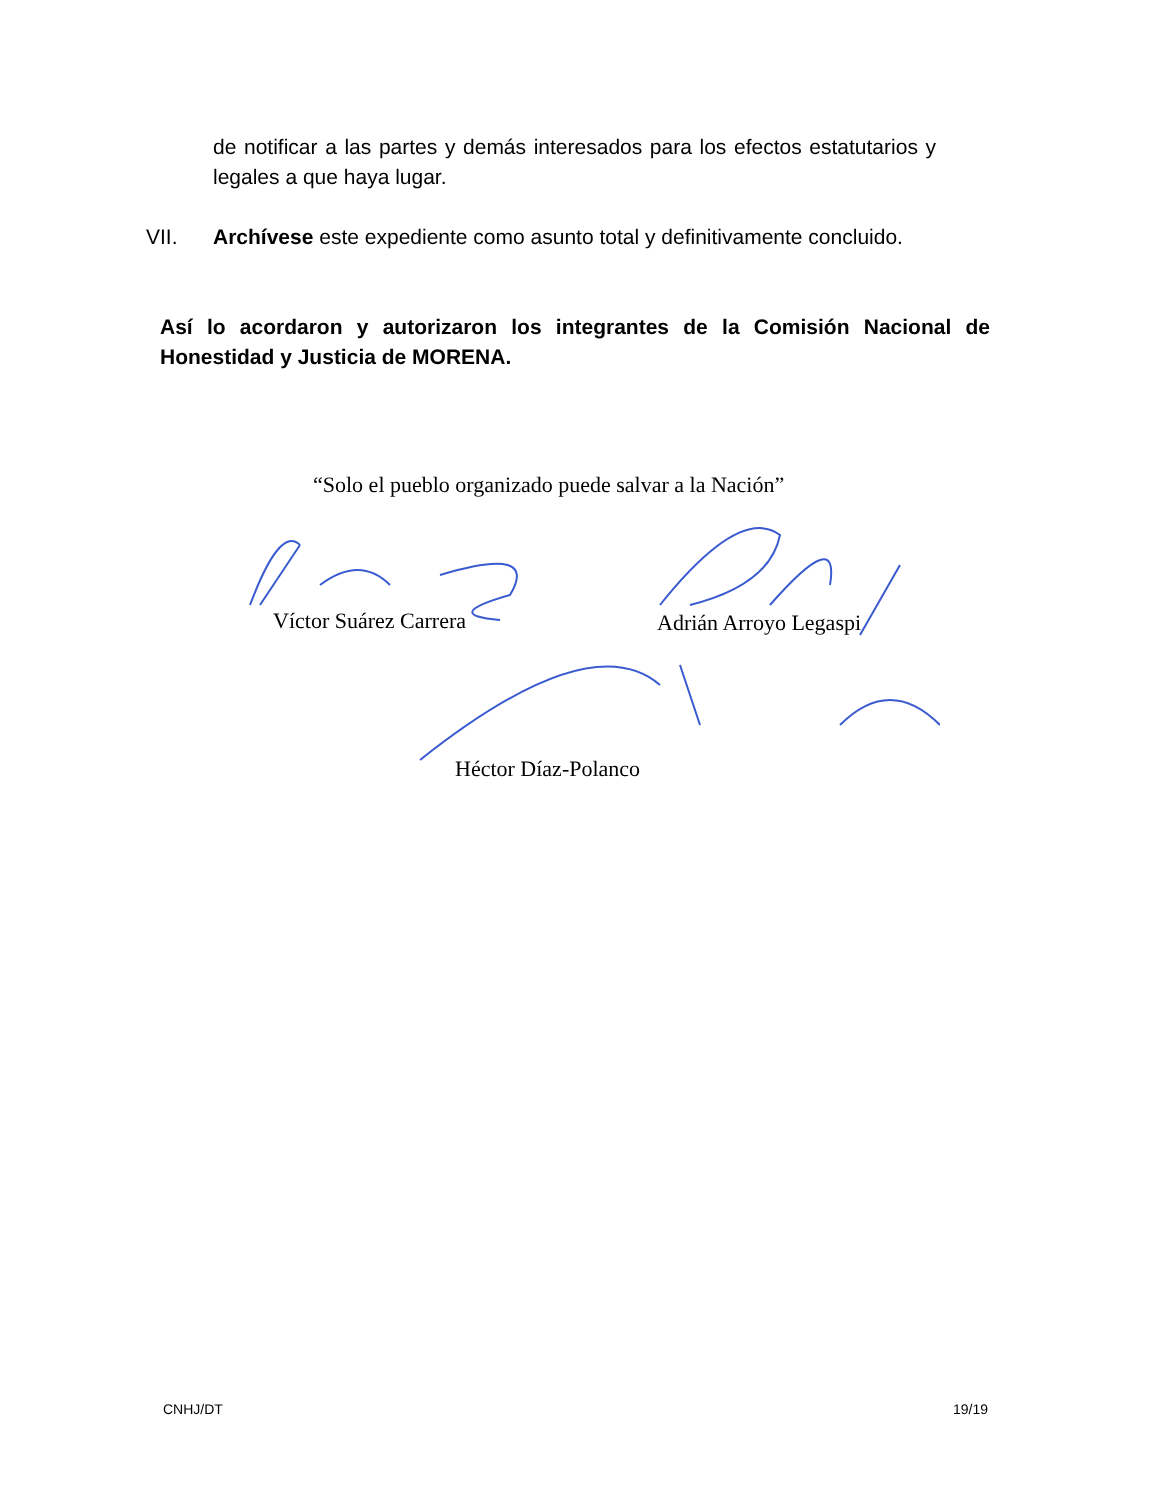de notificar a las partes y demás interesados para los efectos estatutarios y legales a que haya lugar.
VII. Archívese este expediente como asunto total y definitivamente concluido.
Así lo acordaron y autorizaron los integrantes de la Comisión Nacional de Honestidad y Justicia de MORENA.
“Solo el pueblo organizado puede salvar a la Nación”
Víctor Suárez Carrera Adrián Arroyo Legaspi
Héctor Díaz-Polanco
CNHJ/DT 19/19